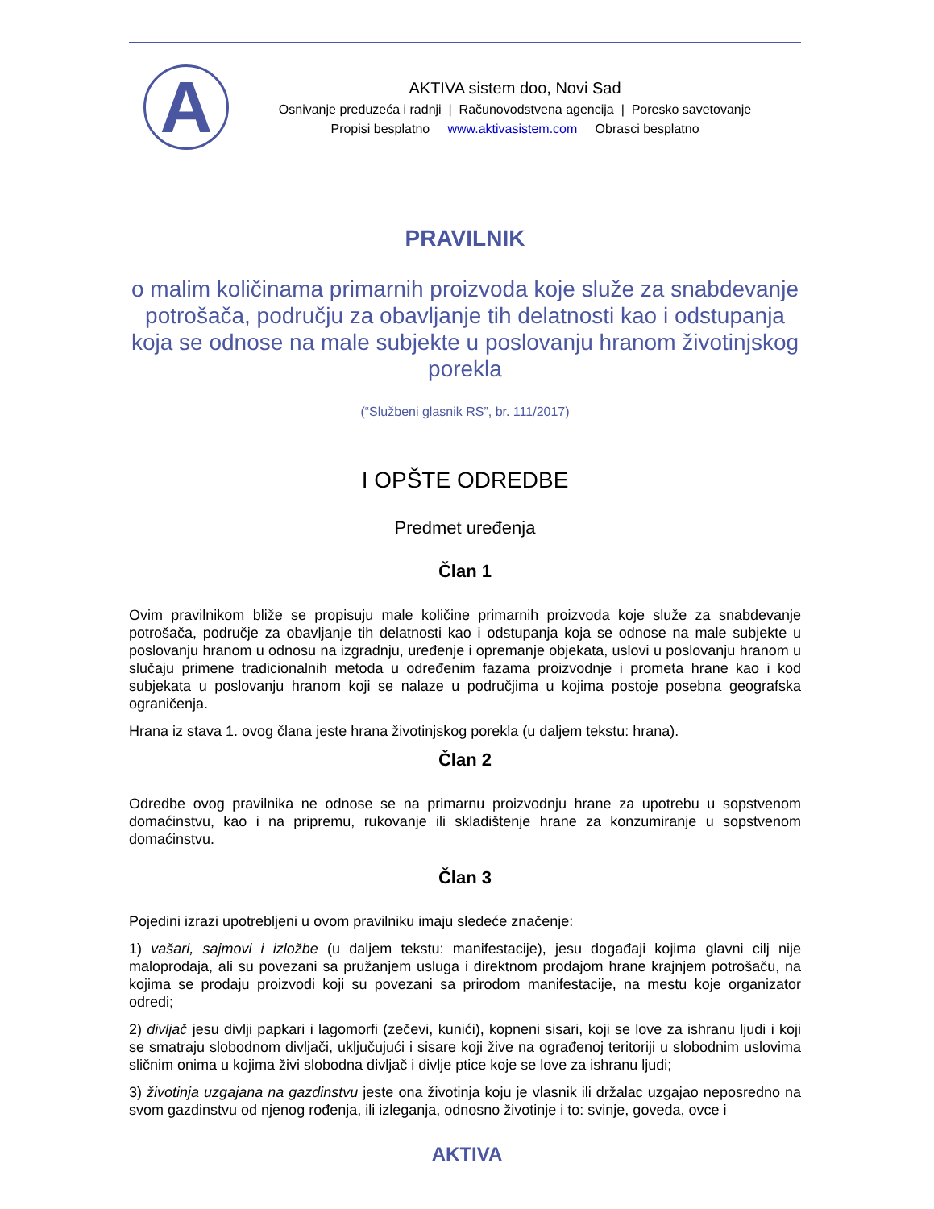A
AKTIVA sistem doo, Novi Sad
Osnivanje preduzeća i radnji | Računovodstvena agencija | Poresko savetovanje
Propisi besplatno www.aktivasistem.com Obrasci besplatno
PRAVILNIK
o malim količinama primarnih proizvoda koje služe za snabdevanje potrošača, području za obavljanje tih delatnosti kao i odstupanja koja se odnose na male subjekte u poslovanju hranom životinjskog porekla
(“Službeni glasnik RS”, br. 111/2017)
I OPŠTE ODREDBE
Predmet uređenja
Član 1
Ovim pravilnikom bliže se propisuju male količine primarnih proizvoda koje služe za snabdevanje potrošača, područje za obavljanje tih delatnosti kao i odstupanja koja se odnose na male subjekte u poslovanju hranom u odnosu na izgradnju, uređenje i opremanje objekata, uslovi u poslovanju hranom u slučaju primene tradicionalnih metoda u određenim fazama proizvodnje i prometa hrane kao i kod subjekata u poslovanju hranom koji se nalaze u područjima u kojima postoje posebna geografska ograničenja.
Hrana iz stava 1. ovog člana jeste hrana životinjskog porekla (u daljem tekstu: hrana).
Član 2
Odredbe ovog pravilnika ne odnose se na primarnu proizvodnju hrane za upotrebu u sopstvenom domaćinstvu, kao i na pripremu, rukovanje ili skladištenje hrane za konzumiranje u sopstvenom domaćinstvu.
Član 3
Pojedini izrazi upotrebljeni u ovom pravilniku imaju sledeće značenje:
1) vašari, sajmovi i izložbe (u daljem tekstu: manifestacije), jesu događaji kojima glavni cilj nije maloprodaja, ali su povezani sa pružanjem usluga i direktnom prodajom hrane krajnjem potrošaču, na kojima se prodaju proizvodi koji su povezani sa prirodom manifestacije, na mestu koje organizator odredi;
2) divljač jesu divlji papkari i lagomorfi (zečevi, kunići), kopneni sisari, koji se love za ishranu ljudi i koji se smatraju slobodnom divljači, uključujući i sisare koji žive na ograđenoj teritoriji u slobodnim uslovima sličnim onima u kojima živi slobodna divljač i divlje ptice koje se love za ishranu ljudi;
3) životinja uzgajana na gazdinstvu jeste ona životinja koju je vlasnik ili držalac uzgajao neposredno na svom gazdinstvu od njenog rođenja, ili izleganja, odnosno životinje i to: svinje, goveda, ovce i
AKTIVA